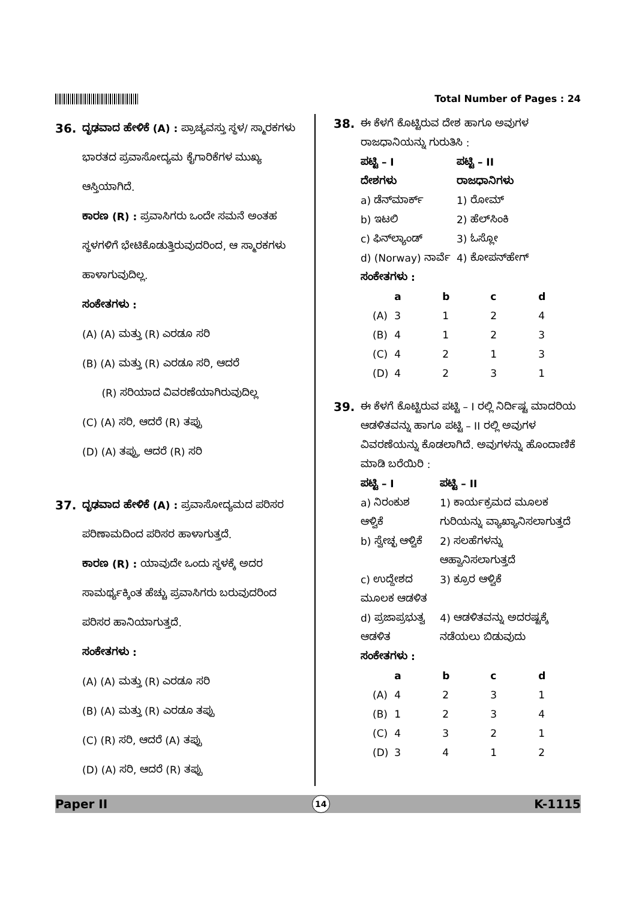Total Number of Pages : 24
36.
ದೃಢವಾದ ಹೇಳಿಕೆ (A) : ಪ್ರಾಚ್ಯವಸ್ತು ಸ್ಥಳ/ ಸ್ಮಾರಕಗಳು ಭಾರತದ ಪ್ರವಾಸೋದ್ಯಮ ಕೈಗಾರಿಕೆಗಳ ಮುಖ್ಯ ಆಸ್ತಿಯಾಗಿದೆ.
ಕಾರಣ (R) : ಪ್ರವಾಸಿಗರು ಒಂದೇ ಸಮನೆ ಅಂತಹ ಸ್ಥಳಗಳಿಗೆ ಭೇಟಿಕೊಡುತ್ತಿರುವುದರಿಂದ, ಆ ಸ್ಮಾರಕಗಳು ಹಾಳಾಗುವುದಿಲ್ಲ.
ಸಂಕೇತಗಳು :
(A) (A) ಮತ್ತು (R) ಎರಡೂ ಸರಿ
(B) (A) ಮತ್ತು (R) ಎರಡೂ ಸರಿ, ಆದರೆ
(R) ಸರಿಯಾದ ವಿವರಣೆಯಾಗಿರುವುದಿಲ್ಲ
(C) (A) ಸರಿ, ಆದರೆ (R) ತಪ್ಪು
(D) (A) ತಪ್ಪು, ಆದರೆ (R) ಸರಿ
37.
ದೃಢವಾದ ಹೇಳಿಕೆ (A) : ಪ್ರವಾಸೋದ್ಯಮದ ಪರಿಸರ ಪರಿಣಾಮದಿಂದ ಪರಿಸರ ಹಾಳಾಗುತ್ತದೆ.
ಕಾರಣ (R) : ಯಾವುದೇ ಒಂದು ಸ್ಥಳಕ್ಕೆ ಅದರ ಸಾಮರ್ಥ್ಯಕ್ಕಿಂತ ಹೆಚ್ಚು ಪ್ರವಾಸಿಗರು ಬರುವುದರಿಂದ ಪರಿಸರ ಹಾನಿಯಾಗುತ್ತದೆ.
ಸಂಕೇತಗಳು :
(A) (A) ಮತ್ತು (R) ಎರಡೂ ಸರಿ
(B) (A) ಮತ್ತು (R) ಎರಡೂ ತಪ್ಪು
(C) (R) ಸರಿ, ಆದರೆ (A) ತಪ್ಪು
(D) (A) ಸರಿ, ಆದರೆ (R) ತಪ್ಪು
38.
ಈ ಕೆಳಗೆ ಕೊಟ್ಟಿರುವ ದೇಶ ಹಾಗೂ ಅವುಗಳ ರಾಜಧಾನಿಯನ್ನು ಗುರುತಿಸಿ :
| ಪಟ್ಟಿ – I | ಪಟ್ಟಿ – II |
| --- | --- |
| ದೇಶಗಳು | ರಾಜಧಾನಿಗಳು |
| a) ಡೆನ್‌ಮಾರ್ಕ್ | 1) ರೋಮ್ |
| b) ಇಟಲಿ | 2) ಹೆಲ್‌ಸಿಂಕಿ |
| c) ಫಿನ್‌ಲ್ಯಾಂಡ್ | 3) ಓಸ್ಲೋ |
| d) (Norway) ನಾರ್ವೆ | 4) ಕೋಪನ್‌ಹೇಗ್ |
ಸಂಕೇತಗಳು :
| | a | b | c | d |
| --- | --- | --- | --- | --- |
| (A) | 3 | 1 | 2 | 4 |
| (B) | 4 | 1 | 2 | 3 |
| (C) | 4 | 2 | 1 | 3 |
| (D) | 4 | 2 | 3 | 1 |
39.
ಈ ಕೆಳಗೆ ಕೊಟ್ಟಿರುವ ಪಟ್ಟಿ – I ರಲ್ಲಿ ನಿರ್ದಿಷ್ಟ ಮಾದರಿಯ ಆಡಳಿತವನ್ನು ಹಾಗೂ ಪಟ್ಟಿ – II ರಲ್ಲಿ ಅವುಗಳ ವಿವರಣೆಯನ್ನು ಕೊಡಲಾಗಿದೆ. ಅವುಗಳನ್ನು ಹೊಂದಾಣಿಕೆ ಮಾಡಿ ಬರೆಯಿರಿ :
| ಪಟ್ಟಿ – I | ಪಟ್ಟಿ – II |
| --- | --- |
| a) ನಿರಂಕುಶ ಆಳ್ವಿಕೆ | 1) ಕಾರ್ಯಕ್ರಮದ ಮೂಲಕ ಗುರಿಯನ್ನು ವ್ಯಾಖ್ಯಾನಿಸಲಾಗುತ್ತದೆ |
| b) ಸ್ವೇಚ್ಛ ಆಳ್ವಿಕೆ | 2) ಸಲಹೆಗಳನ್ನು ಆಹ್ವಾನಿಸಲಾಗುತ್ತದೆ |
| c) ಉದ್ದೇಶದ ಮೂಲಕ ಆಡಳಿತ | 3) ಕ್ರೂರ ಆಳ್ವಿಕೆ |
| d) ಪ್ರಜಾಪ್ರಭುತ್ವ ಆಡಳಿತ | 4) ಆಡಳಿತವನ್ನು ಅದರಷ್ಟಕ್ಕೆ ನಡೆಯಲು ಬಿಡುವುದು |
ಸಂಕೇತಗಳು :
| | a | b | c | d |
| --- | --- | --- | --- | --- |
| (A) | 4 | 2 | 3 | 1 |
| (B) | 1 | 2 | 3 | 4 |
| (C) | 4 | 3 | 2 | 1 |
| (D) | 3 | 4 | 1 | 2 |
Paper II 14 K-1115